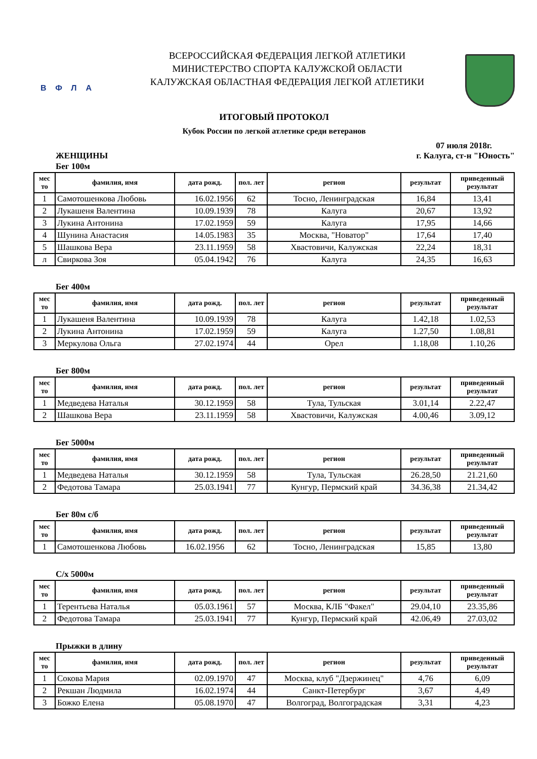ВФЛА
ВСЕРОССИЙСКАЯ ФЕДЕРАЦИЯ ЛЕГКОЙ АТЛЕТИКИ
МИНИСТЕРСТВО СПОРТА КАЛУЖСКОЙ ОБЛАСТИ
КАЛУЖСКАЯ ОБЛАСТНАЯ ФЕДЕРАЦИЯ ЛЕГКОЙ АТЛЕТИКИ
ИТОГОВЫЙ ПРОТОКОЛ
Кубок России по легкой атлетике среди ветеранов
07 июля 2018г.
ЖЕНЩИНЫ г. Калуга, ст-н "Юность"
Бег 100м
| мес то | фамилия, имя | дата рожд. | пол. лет | регион | результат | приведенный результат |
| --- | --- | --- | --- | --- | --- | --- |
| 1 | Самотошенкова Любовь | 16.02.1956 | 62 | Тосно, Ленинградская | 16,84 | 13,41 |
| 2 | Лукашеня Валентина | 10.09.1939 | 78 | Калуга | 20,67 | 13,92 |
| 3 | Лукина Антонина | 17.02.1959 | 59 | Калуга | 17,95 | 14,66 |
| 4 | Шунина Анастасия | 14.05.1983 | 35 | Москва, "Новатор" | 17,64 | 17,40 |
| 5 | Шашкова Вера | 23.11.1959 | 58 | Хвастовичи, Калужская | 22,24 | 18,31 |
| л | Свиркова Зоя | 05.04.1942 | 76 | Калуга | 24,35 | 16,63 |
Бег 400м
| мес то | фамилия, имя | дата рожд. | пол. лет | регион | результат | приведенный результат |
| --- | --- | --- | --- | --- | --- | --- |
| 1 | Лукашеня Валентина | 10.09.1939 | 78 | Калуга | 1.42,18 | 1.02,53 |
| 2 | Лукина Антонина | 17.02.1959 | 59 | Калуга | 1.27,50 | 1.08,81 |
| 3 | Меркулова Ольга | 27.02.1974 | 44 | Орел | 1.18,08 | 1.10,26 |
Бег 800м
| мес то | фамилия, имя | дата рожд. | пол. лет | регион | результат | приведенный результат |
| --- | --- | --- | --- | --- | --- | --- |
| 1 | Медведева Наталья | 30.12.1959 | 58 | Тула, Тульская | 3.01,14 | 2.22,47 |
| 2 | Шашкова Вера | 23.11.1959 | 58 | Хвастовичи, Калужская | 4.00,46 | 3.09,12 |
Бег 5000м
| мес то | фамилия, имя | дата рожд. | пол. лет | регион | результат | приведенный результат |
| --- | --- | --- | --- | --- | --- | --- |
| 1 | Медведева Наталья | 30.12.1959 | 58 | Тула, Тульская | 26.28,50 | 21.21,60 |
| 2 | Федотова Тамара | 25.03.1941 | 77 | Кунгур, Пермский край | 34.36,38 | 21.34,42 |
Бег 80м с/б
| мес то | фамилия, имя | дата рожд. | пол. лет | регион | результат | приведенный результат |
| --- | --- | --- | --- | --- | --- | --- |
| 1 | Самотошенкова Любовь | 16.02.1956 | 62 | Тосно, Ленинградская | 15,85 | 13,80 |
С/х 5000м
| мес то | фамилия, имя | дата рожд. | пол. лет | регион | результат | приведенный результат |
| --- | --- | --- | --- | --- | --- | --- |
| 1 | Терентьева Наталья | 05.03.1961 | 57 | Москва, КЛБ "Факел" | 29.04,10 | 23.35,86 |
| 2 | Федотова Тамара | 25.03.1941 | 77 | Кунгур, Пермский край | 42.06,49 | 27.03,02 |
Прыжки в длину
| мес то | фамилия, имя | дата рожд. | пол. лет | регион | результат | приведенный результат |
| --- | --- | --- | --- | --- | --- | --- |
| 1 | Сокова Мария | 02.09.1970 | 47 | Москва, клуб "Дзержинец" | 4,76 | 6,09 |
| 2 | Рекшан Людмила | 16.02.1974 | 44 | Санкт-Петербург | 3,67 | 4,49 |
| 3 | Божко Елена | 05.08.1970 | 47 | Волгоград, Волгоградская | 3,31 | 4,23 |